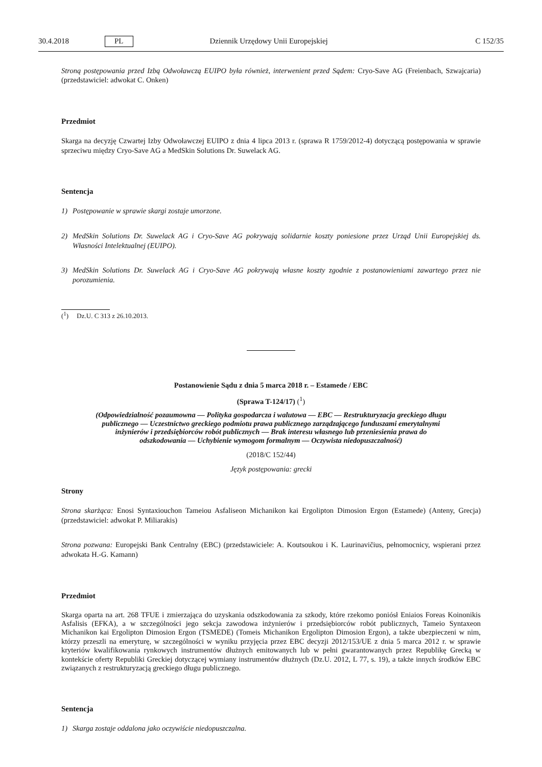30.4.2018 PL Dziennik Urzędowy Unii Europejskiej C 152/35
Stroną postępowania przed Izbą Odwoławczą EUIPO była również, interwenient przed Sądem: Cryo-Save AG (Freienbach, Szwajcaria) (przedstawiciel: adwokat C. Onken)
Przedmiot
Skarga na decyzję Czwartej Izby Odwoławczej EUIPO z dnia 4 lipca 2013 r. (sprawa R 1759/2012-4) dotyczącą postępowania w sprawie sprzeciwu między Cryo-Save AG a MedSkin Solutions Dr. Suwelack AG.
Sentencja
1) Postępowanie w sprawie skargi zostaje umorzone.
2) MedSkin Solutions Dr. Suwelack AG i Cryo-Save AG pokrywają solidarnie koszty poniesione przez Urząd Unii Europejskiej ds. Własności Intelektualnej (EUIPO).
3) MedSkin Solutions Dr. Suwelack AG i Cryo-Save AG pokrywają własne koszty zgodnie z postanowieniami zawartego przez nie porozumienia.
(<sup>1</sup>) Dz.U. C 313 z 26.10.2013.
Postanowienie Sądu z dnia 5 marca 2018 r. – Estamede / EBC
(Sprawa T-124/17) (<sup>1</sup>)
(Odpowiedzialność pozaumowna — Polityka gospodarcza i walutowa — EBC — Restrukturyzacja greckiego długu publicznego — Uczestnictwo greckiego podmiotu prawa publicznego zarządzającego funduszami emerytalnymi inżynierów i przedsiębiorców robót publicznych — Brak interesu własnego lub przeniesienia prawa do odszkodowania — Uchybienie wymogom formalnym — Oczywista niedopuszczalność)
(2018/C 152/44)
Język postępowania: grecki
Strony
Strona skarżąca: Enosi Syntaxiouchon Tameiou Asfaliseon Michanikon kai Ergolipton Dimosion Ergon (Estamede) (Anteny, Grecja) (przedstawiciel: adwokat P. Miliarakis)
Strona pozwana: Europejski Bank Centralny (EBC) (przedstawiciele: A. Koutsoukou i K. Laurinavičius, pełnomocnicy, wspierani przez adwokata H.-G. Kamann)
Przedmiot
Skarga oparta na art. 268 TFUE i zmierzająca do uzyskania odszkodowania za szkody, które rzekomo poniósł Eniaios Foreas Koinonikis Asfalisis (EFKA), a w szczególności jego sekcja zawodowa inżynierów i przedsiębiorców robót publicznych, Tameio Syntaxeon Michanikon kai Ergolipton Dimosion Ergon (TSMEDE) (Tomeis Michanikon Ergolipton Dimosion Ergon), a także ubezpieczeni w nim, którzy przeszli na emeryturę, w szczególności w wyniku przyjęcia przez EBC decyzji 2012/153/UE z dnia 5 marca 2012 r. w sprawie kryteriów kwalifikowania rynkowych instrumentów dłużnych emitowanych lub w pełni gwarantowanych przez Republikę Grecką w kontekście oferty Republiki Greckiej dotyczącej wymiany instrumentów dłużnych (Dz.U. 2012, L 77, s. 19), a także innych środków EBC związanych z restrukturyzacją greckiego długu publicznego.
Sentencja
1) Skarga zostaje oddalona jako oczywiście niedopuszczalna.